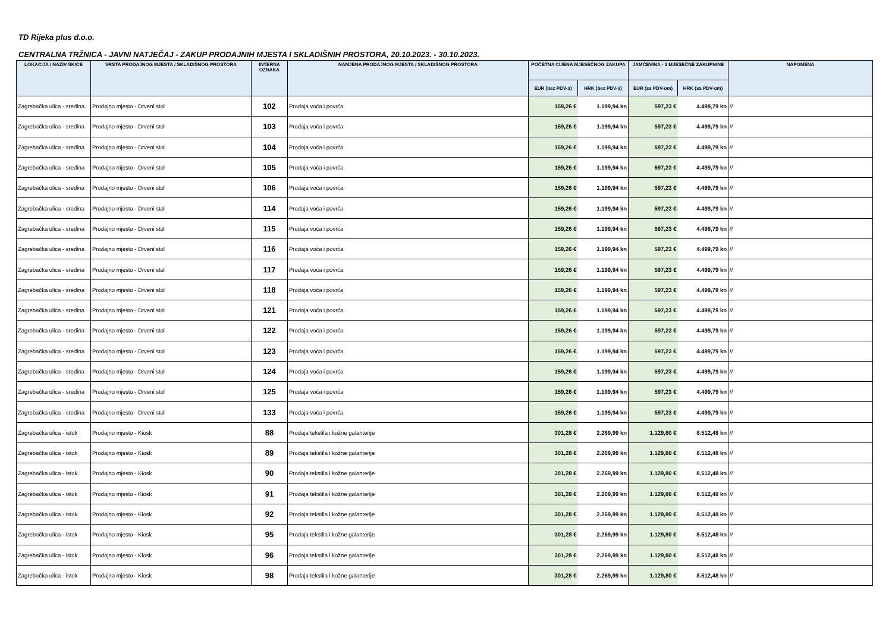TD Rijeka plus d.o.o.
CENTRALNA TRŽNICA - JAVNI NATJEČAJ - ZAKUP PRODAJNIH MJESTA I SKLADIŠNIH PROSTORA, 20.10.2023. - 30.10.2023.
| LOKACIJA / NAZIV SKICE | VRSTA PRODAJNOG MJESTA / SKLADIŠNOG PROSTORA | INTERNA OZNAKA | NAMJENA PRODAJNOG MJESTA / SKLADIŠNOG PROSTORA | POČETNA CIJENA MJESEČNOG ZAKUPA | | JAMČEVINA - 3 MJESEČNE ZAKUPNINE | | NAPOMENA |
| --- | --- | --- | --- | --- | --- | --- | --- | --- |
| | | | | EUR (bez PDV-a) | HRK (bez PDV-a) | EUR (sa PDV-om) | HRK (sa PDV-om) | |
| Zagrebačka ulica - sredina | Prodajno mjesto - Drveni stol | 102 | Prodaja voća i povrća | 159,26 € | 1.199,94 kn | 597,23 € | 4.499,79 kn | // |
| Zagrebačka ulica - sredina | Prodajno mjesto - Drveni stol | 103 | Prodaja voća i povrća | 159,26 € | 1.199,94 kn | 597,23 € | 4.499,79 kn | // |
| Zagrebačka ulica - sredina | Prodajno mjesto - Drveni stol | 104 | Prodaja voća i povrća | 159,26 € | 1.199,94 kn | 597,23 € | 4.499,79 kn | // |
| Zagrebačka ulica - sredina | Prodajno mjesto - Drveni stol | 105 | Prodaja voća i povrća | 159,26 € | 1.199,94 kn | 597,23 € | 4.499,79 kn | // |
| Zagrebačka ulica - sredina | Prodajno mjesto - Drveni stol | 106 | Prodaja voća i povrća | 159,26 € | 1.199,94 kn | 597,23 € | 4.499,79 kn | // |
| Zagrebačka ulica - sredina | Prodajno mjesto - Drveni stol | 114 | Prodaja voća i povrća | 159,26 € | 1.199,94 kn | 597,23 € | 4.499,79 kn | // |
| Zagrebačka ulica - sredina | Prodajno mjesto - Drveni stol | 115 | Prodaja voća i povrća | 159,26 € | 1.199,94 kn | 597,23 € | 4.499,79 kn | // |
| Zagrebačka ulica - sredina | Prodajno mjesto - Drveni stol | 116 | Prodaja voća i povrća | 159,26 € | 1.199,94 kn | 597,23 € | 4.499,79 kn | // |
| Zagrebačka ulica - sredina | Prodajno mjesto - Drveni stol | 117 | Prodaja voća i povrća | 159,26 € | 1.199,94 kn | 597,23 € | 4.499,79 kn | // |
| Zagrebačka ulica - sredina | Prodajno mjesto - Drveni stol | 118 | Prodaja voća i povrća | 159,26 € | 1.199,94 kn | 597,23 € | 4.499,79 kn | // |
| Zagrebačka ulica - sredina | Prodajno mjesto - Drveni stol | 121 | Prodaja voća i povrća | 159,26 € | 1.199,94 kn | 597,23 € | 4.499,79 kn | // |
| Zagrebačka ulica - sredina | Prodajno mjesto - Drveni stol | 122 | Prodaja voća i povrća | 159,26 € | 1.199,94 kn | 597,23 € | 4.499,79 kn | // |
| Zagrebačka ulica - sredina | Prodajno mjesto - Drveni stol | 123 | Prodaja voća i povrća | 159,26 € | 1.199,94 kn | 597,23 € | 4.499,79 kn | // |
| Zagrebačka ulica - sredina | Prodajno mjesto - Drveni stol | 124 | Prodaja voća i povrća | 159,26 € | 1.199,94 kn | 597,23 € | 4.499,79 kn | // |
| Zagrebačka ulica - sredina | Prodajno mjesto - Drveni stol | 125 | Prodaja voća i povrća | 159,26 € | 1.199,94 kn | 597,23 € | 4.499,79 kn | // |
| Zagrebačka ulica - sredina | Prodajno mjesto - Drveni stol | 133 | Prodaja voća i povrća | 159,26 € | 1.199,94 kn | 597,23 € | 4.499,79 kn | // |
| Zagrebačka ulica - istok | Prodajno mjesto - Kiosk | 88 | Prodaja tekstila i kožne galanterije | 301,28 € | 2.269,99 kn | 1.129,80 € | 8.512,48 kn | // |
| Zagrebačka ulica - istok | Prodajno mjesto - Kiosk | 89 | Prodaja tekstila i kožne galanterije | 301,28 € | 2.269,99 kn | 1.129,80 € | 8.512,48 kn | // |
| Zagrebačka ulica - istok | Prodajno mjesto - Kiosk | 90 | Prodaja tekstila i kožne galanterije | 301,28 € | 2.269,99 kn | 1.129,80 € | 8.512,48 kn | // |
| Zagrebačka ulica - istok | Prodajno mjesto - Kiosk | 91 | Prodaja tekstila i kožne galanterije | 301,28 € | 2.269,99 kn | 1.129,80 € | 8.512,48 kn | // |
| Zagrebačka ulica - istok | Prodajno mjesto - Kiosk | 92 | Prodaja tekstila i kožne galanterije | 301,28 € | 2.269,99 kn | 1.129,80 € | 8.512,48 kn | // |
| Zagrebačka ulica - istok | Prodajno mjesto - Kiosk | 95 | Prodaja tekstila i kožne galanterije | 301,28 € | 2.269,99 kn | 1.129,80 € | 8.512,48 kn | // |
| Zagrebačka ulica - istok | Prodajno mjesto - Kiosk | 96 | Prodaja tekstila i kožne galanterije | 301,28 € | 2.269,99 kn | 1.129,80 € | 8.512,48 kn | // |
| Zagrebačka ulica - istok | Prodajno mjesto - Kiosk | 98 | Prodaja tekstila i kožne galanterije | 301,28 € | 2.269,99 kn | 1.129,80 € | 8.512,48 kn | // |